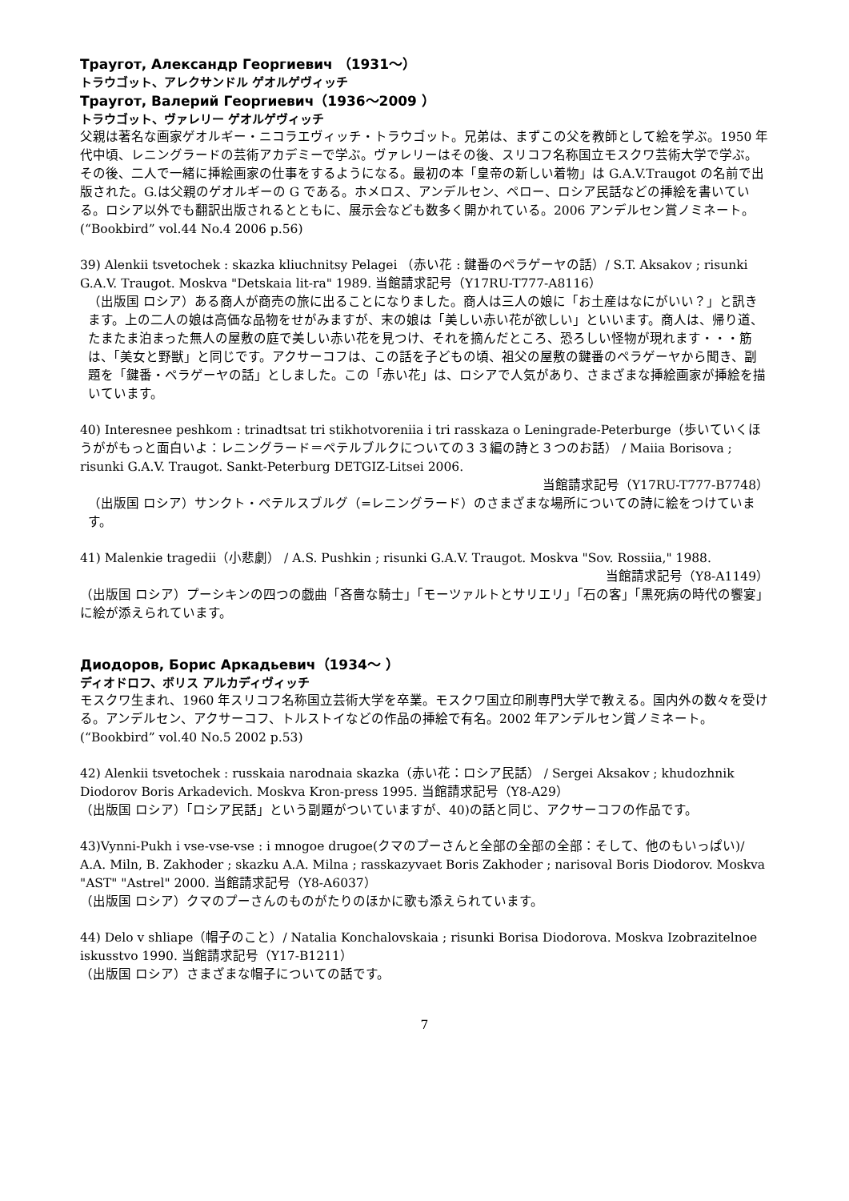Траугот, Александр Георгиевич （1931～）
トラウゴット、アレクサンドル ゲオルゲヴィッチ
Траугот, Валерий Георгиевич（1936～2009 ）
トラウゴット、ヴァレリー ゲオルゲヴィッチ
父親は著名な画家ゲオルギー・ニコラエヴィッチ・トラウゴット。兄弟は、まずこの父を教師として絵を学ぶ。1950 年代中頃、レニングラードの芸術アカデミーで学ぶ。ヴァレリーはその後、スリコフ名称国立モスクワ芸術大学で学ぶ。その後、二人で一緒に挿絵画家の仕事をするようになる。最初の本「皇帝の新しい着物」は G.A.V.Traugot の名前で出版された。G.は父親のゲオルギーの G である。ホメロス、アンデルセン、ペロー、ロシア民話などの挿絵を書いている。ロシア以外でも翻訳出版されるとともに、展示会なども数多く開かれている。2006 アンデルセン賞ノミネート。(“Bookbird” vol.44 No.4 2006 p.56)
39) Alenkii tsvetochek : skazka kliuchnitsy Pelagei （赤い花 : 鍵番のペラゲーヤの話）/ S.T. Aksakov ; risunki G.A.V. Traugot. Moskva "Detskaia lit-ra" 1989. 当館請求記号（Y17RU-T777-A8116）
（出版国 ロシア）ある商人が商売の旅に出ることになりました。商人は三人の娘に「お土産はなにがいい？」と訊きます。上の二人の娘は高価な品物をせがみますが、末の娘は「美しい赤い花が欲しい」といいます。商人は、帰り道、たまたま泊まった無人の屋敷の庭で美しい赤い花を見つけ、それを摘んだところ、恐ろしい怪物が現れます・・・筋は、「美女と野獣」と同じです。アクサーコフは、この話を子どもの頃、祖父の屋敷の鍵番のペラゲーヤから聞き、副題を「鍵番・ペラゲーヤの話」としました。この「赤い花」は、ロシアで人気があり、さまざまな挿絵画家が挿絵を描いています。
40) Interesnee peshkom : trinadtsat tri stikhotvoreniia i tri rasskaza o Leningrade-Peterburge（歩いていくほうががもっと面白いよ：レニングラード＝ペテルブルクについての３３編の詩と３つのお話） / Maiia Borisova ; risunki G.A.V. Traugot. Sankt-Peterburg DETGIZ-Litsei 2006.
当館請求記号（Y17RU-T777-B7748）
（出版国 ロシア）サンクト・ペテルスブルグ（=レニングラード）のさまざまな場所についての詩に絵をつけています。
41) Malenkie tragedii（小悲劇） / A.S. Pushkin ; risunki G.A.V. Traugot. Moskva "Sov. Rossiia," 1988.
当館請求記号（Y8-A1149）
（出版国 ロシア）プーシキンの四つの戯曲「吝嗇な騎士」「モーツァルトとサリエリ」「石の客」「黒死病の時代の饗宴」に絵が添えられています。
Диодоров, Борис Аркадьевич（1934～ ）
ディオドロフ、ボリス アルカディヴィッチ
モスクワ生まれ、1960 年スリコフ名称国立芸術大学を卒業。モスクワ国立印刷専門大学で教える。国内外の数々を受ける。アンデルセン、アクサーコフ、トルストイなどの作品の挿絵で有名。2002 年アンデルセン賞ノミネート。(“Bookbird” vol.40 No.5 2002 p.53)
42) Alenkii tsvetochek : russkaia narodnaia skazka（赤い花：ロシア民話） / Sergei Aksakov ; khudozhnik Diodorov Boris Arkadevich. Moskva Kron-press 1995. 当館請求記号（Y8-A29）
（出版国 ロシア）「ロシア民話」という副題がついていますが、40)の話と同じ、アクサーコフの作品です。
43)Vynni-Pukh i vse-vse-vse : i mnogoe drugoe(クマのプーさんと全部の全部の全部：そして、他のもいっぱい)/ A.A. Miln, B. Zakhoder ; skazku A.A. Milna ; rasskazyvaet Boris Zakhoder ; narisoval Boris Diodorov. Moskva "AST" "Astrel" 2000. 当館請求記号（Y8-A6037）
（出版国 ロシア）クマのプーさんのものがたりのほかに歌も添えられています。
44) Delo v shliape（帽子のこと）/ Natalia Konchalovskaia ; risunki Borisa Diodorova. Moskva Izobrazitelnoe iskusstvo 1990. 当館請求記号（Y17-B1211）
（出版国 ロシア）さまざまな帽子についての話です。
7